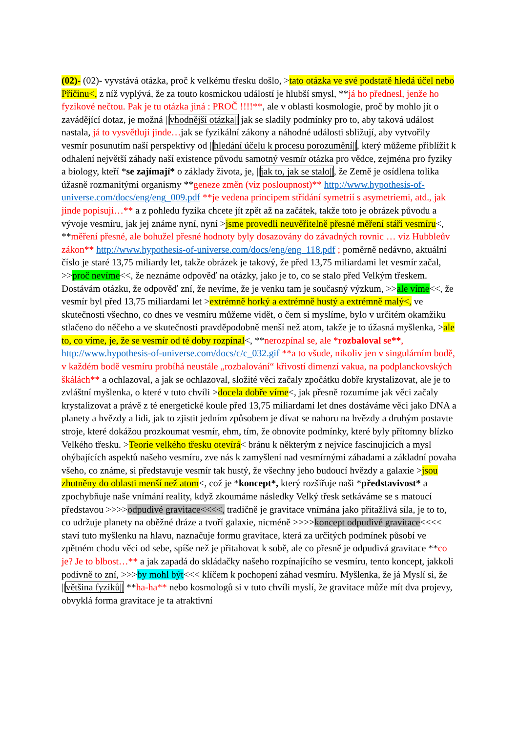(02)- (02)- vyvstává otázka, proč k velkému třesku došlo, >tato otázka ve své podstatě hledá účel nebo Příčinu<, z níž vyplývá, že za touto kosmickou událostí je hlubší smysl, **já ho přednesl, jenže ho fyzikové nečtou. Pak je tu otázka jiná : PROČ !!!!**, ale v oblasti kosmologie, proč by mohlo jít o zavádějící dotaz, je možná ||vhodnější otázka|| jak se sladily podmínky pro to, aby taková událost nastala, já to vysvětluji jinde…jak se fyzikální zákony a náhodné události sbližují, aby vytvořily vesmír posunutím naší perspektivy od ||hledání účelu k procesu porozumění||, který můžeme přiblížit k odhalení největší záhady naší existence původu samotný vesmír otázka pro vědce, zejména pro fyziky a biology, kteří *se zajímají* o základy života, je, ||jak to, jak se stalo||, že Země je osídlena tolika úžasně rozmanitými organismy **geneze změn (viz posloupnost)** http://www.hypothesis-of-universe.com/docs/eng/eng_009.pdf **je vedena principem střídání symetrií s asymetriemi, atd., jak jinde popisuji…** a z pohledu fyzika chcete jít zpět až na začátek, takže toto je obrázek původu a vývoje vesmíru, jak jej známe nyní, nyní >jsme provedli neuvěřitelně přesné měření stáří vesmíru<, **měření přesné, ale bohužel přesné hodnoty byly dosazovány do závadných rovnic … viz Hubbleův zákon** http://www.hypothesis-of-universe.com/docs/eng/eng_118.pdf ; poměrně nedávno, aktuální číslo je staré 13,75 miliardy let, takže obrázek je takový, že před 13,75 miliardami let vesmír začal, >>proč nevíme<<, že neznáme odpověď na otázky, jako je to, co se stalo před Velkým třeskem. Dostávám otázku, že odpověď zní, že nevíme, že je venku tam je současný výzkum, >>ale víme<<, že vesmír byl před 13,75 miliardami let >extrémně horký a extrémně hustý a extrémně malý<, ve skutečnosti všechno, co dnes ve vesmíru můžeme vidět, o čem si myslíme, bylo v určitém okamžiku stlačeno do něčeho a ve skutečnosti pravděpodobně menší než atom, takže je to úžasná myšlenka, >ale to, co víme, je, že se vesmír od té doby rozpínal<, **nerozpínal se, ale *rozbaloval se**, http://www.hypothesis-of-universe.com/docs/c/c_032.gif **a to všude, nikoliv jen v singulárním bodě, v každém bodě vesmíru probíhá neustále „rozbalování“ křivostí dimenzí vakua, na podplanckovských škálách** a ochlazoval, a jak se ochlazoval, složité věci začaly zpočátku dobře krystalizovat, ale je to zvláštní myšlenka, o které v tuto chvíli >docela dobře víme<, jak přesně rozumíme jak věci začaly krystalizovat a právě z té energetické koule před 13,75 miliardami let dnes dostáváme věci jako DNA a planety a hvězdy a lidi, jak to zjistit jedním způsobem je dívat se nahoru na hvězdy a druhým postavte stroje, které dokážou prozkoumat vesmír, ehm, tím, že obnovíte podmínky, které byly přítomny blízko Velkého třesku. >Teorie velkého třesku otevírá< bránu k některým z nejvíce fascinujících a mysl ohýbajících aspektů našeho vesmíru, zve nás k zamyšlení nad vesmírnými záhadami a základní povaha všeho, co známe, si představuje vesmír tak hustý, že všechny jeho budoucí hvězdy a galaxie >jsou zhutněny do oblasti menší než atom<, což je *koncept*, který rozšiřuje naši *představivost* a zpochybňuje naše vnímání reality, když zkoumáme následky Velký třesk setkáváme se s matoucí představou >>>>odpudivé gravitace<<<<, tradičně je gravitace vnímána jako přitažlivá síla, je to to, co udržuje planety na oběžné dráze a tvoří galaxie, nicméně >>>>koncept odpudivé gravitace<<<< staví tuto myšlenku na hlavu, naznačuje formu gravitace, která za určitých podmínek působí ve zpětném chodu věci od sebe, spíše než je přitahovat k sobě, ale co přesně je odpudivá gravitace **co je? Je to blbost…** a jak zapadá do skládačky našeho rozpínajícího se vesmíru, tento koncept, jakkoli podivně to zní, >>>by mohl být<<< klíčem k pochopení záhad vesmíru. Myšlenka, že já Myslí si, že ||většina fyziků|| **ha-ha** nebo kosmologů si v tuto chvíli myslí, že gravitace může mít dva projevy, obvyklá forma gravitace je ta atraktivní